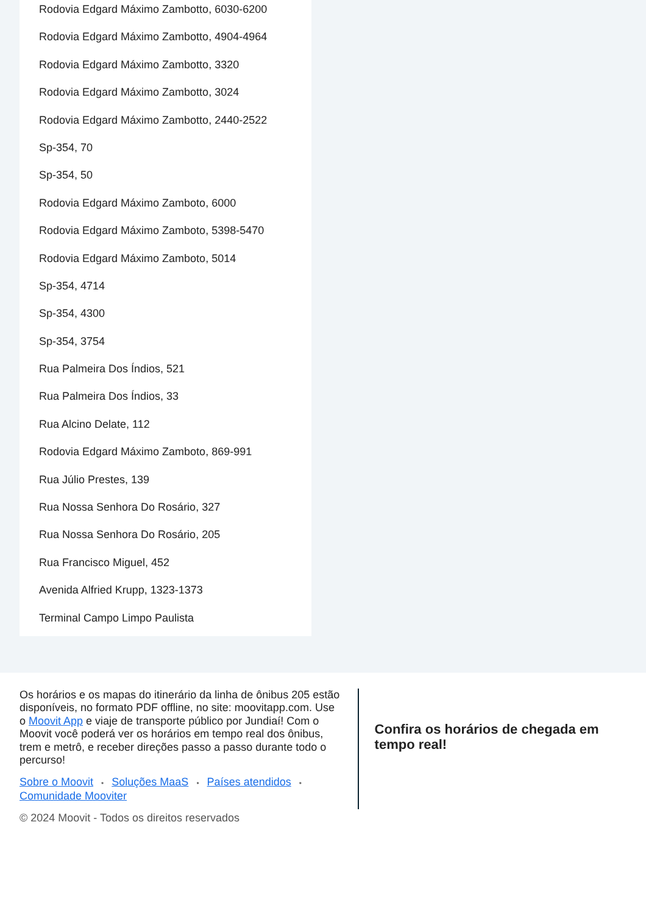Rodovia Edgard Máximo Zambotto, 6030-6200
Rodovia Edgard Máximo Zambotto, 4904-4964
Rodovia Edgard Máximo Zambotto, 3320
Rodovia Edgard Máximo Zambotto, 3024
Rodovia Edgard Máximo Zambotto, 2440-2522
Sp-354, 70
Sp-354, 50
Rodovia Edgard Máximo Zamboto, 6000
Rodovia Edgard Máximo Zamboto, 5398-5470
Rodovia Edgard Máximo Zamboto, 5014
Sp-354, 4714
Sp-354, 4300
Sp-354, 3754
Rua Palmeira Dos Índios, 521
Rua Palmeira Dos Índios, 33
Rua Alcino Delate, 112
Rodovia Edgard Máximo Zamboto, 869-991
Rua Júlio Prestes, 139
Rua Nossa Senhora Do Rosário, 327
Rua Nossa Senhora Do Rosário, 205
Rua Francisco Miguel, 452
Avenida Alfried Krupp, 1323-1373
Terminal Campo Limpo Paulista
Os horários e os mapas do itinerário da linha de ônibus 205 estão disponíveis, no formato PDF offline, no site: moovitapp.com. Use o Moovit App e viaje de transporte público por Jundiaí! Com o Moovit você poderá ver os horários em tempo real dos ônibus, trem e metrô, e receber direções passo a passo durante todo o percurso!
Sobre o Moovit • Soluções MaaS • Países atendidos •
Comunidade Mooviter
© 2024 Moovit - Todos os direitos reservados
Confira os horários de chegada em tempo real!